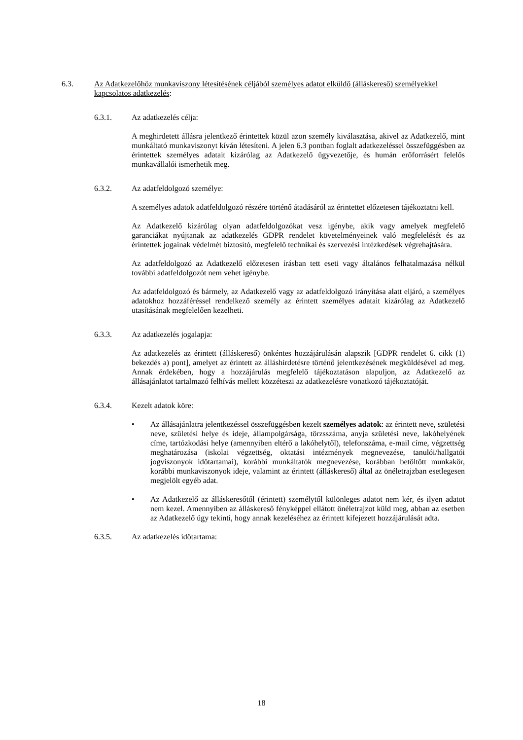6.3. Az Adatkezelőhöz munkaviszony létesítésének céljából személyes adatot elküldő (álláskereső) személyekkel kapcsolatos adatkezelés:
6.3.1. Az adatkezelés célja:
A meghirdetett állásra jelentkező érintettek közül azon személy kiválasztása, akivel az Adatkezelő, mint munkáltató munkaviszonyt kíván létesíteni. A jelen 6.3 pontban foglalt adatkezeléssel összefüggésben az érintettek személyes adatait kizárólag az Adatkezelő ügyvezetője, és humán erőforrásért felelős munkavállalói ismerhetik meg.
6.3.2. Az adatfeldolgozó személye:
A személyes adatok adatfeldolgozó részére történő átadásáról az érintettet előzetesen tájékoztatni kell.
Az Adatkezelő kizárólag olyan adatfeldolgozókat vesz igénybe, akik vagy amelyek megfelelő garanciákat nyújtanak az adatkezelés GDPR rendelet követelményeinek való megfelelését és az érintettek jogainak védelmét biztosító, megfelelő technikai és szervezési intézkedések végrehajtására.
Az adatfeldolgozó az Adatkezelő előzetesen írásban tett eseti vagy általános felhatalmazása nélkül további adatfeldolgozót nem vehet igénybe.
Az adatfeldolgozó és bármely, az Adatkezelő vagy az adatfeldolgozó irányítása alatt eljáró, a személyes adatokhoz hozzáféréssel rendelkező személy az érintett személyes adatait kizárólag az Adatkezelő utasításának megfelelően kezelheti.
6.3.3. Az adatkezelés jogalapja:
Az adatkezelés az érintett (álláskereső) önkéntes hozzájárulásán alapszik [GDPR rendelet 6. cikk (1) bekezdés a) pont], amelyet az érintett az álláshirdetésre történő jelentkezésének megküldésével ad meg. Annak érdekében, hogy a hozzájárulás megfelelő tájékoztatáson alapuljon, az Adatkezelő az állásajánlatot tartalmazó felhívás mellett közzéteszi az adatkezelésre vonatkozó tájékoztatóját.
6.3.4. Kezelt adatok köre:
• Az állásajánlatra jelentkezéssel összefüggésben kezelt személyes adatok: az érintett neve, születési neve, születési helye és ideje, állampolgársága, törzsszáma, anyja születési neve, lakóhelyének címe, tartózkodási helye (amennyiben eltérő a lakóhelytől), telefonszáma, e-mail címe, végzettség meghatározása (iskolai végzettség, oktatási intézmények megnevezése, tanulói/hallgatói jogviszonyok időtartamai), korábbi munkáltatók megnevezése, korábban betöltött munkakör, korábbi munkaviszonyok ideje, valamint az érintett (álláskereső) által az önéletrajzban esetlegesen megjelölt egyéb adat.
• Az Adatkezelő az álláskeresőtől (érintett) személytől különleges adatot nem kér, és ilyen adatot nem kezel. Amennyiben az álláskereső fényképpel ellátott önéletrajzot küld meg, abban az esetben az Adatkezelő úgy tekinti, hogy annak kezeléséhez az érintett kifejezett hozzájárulását adta.
6.3.5. Az adatkezelés időtartama:
18